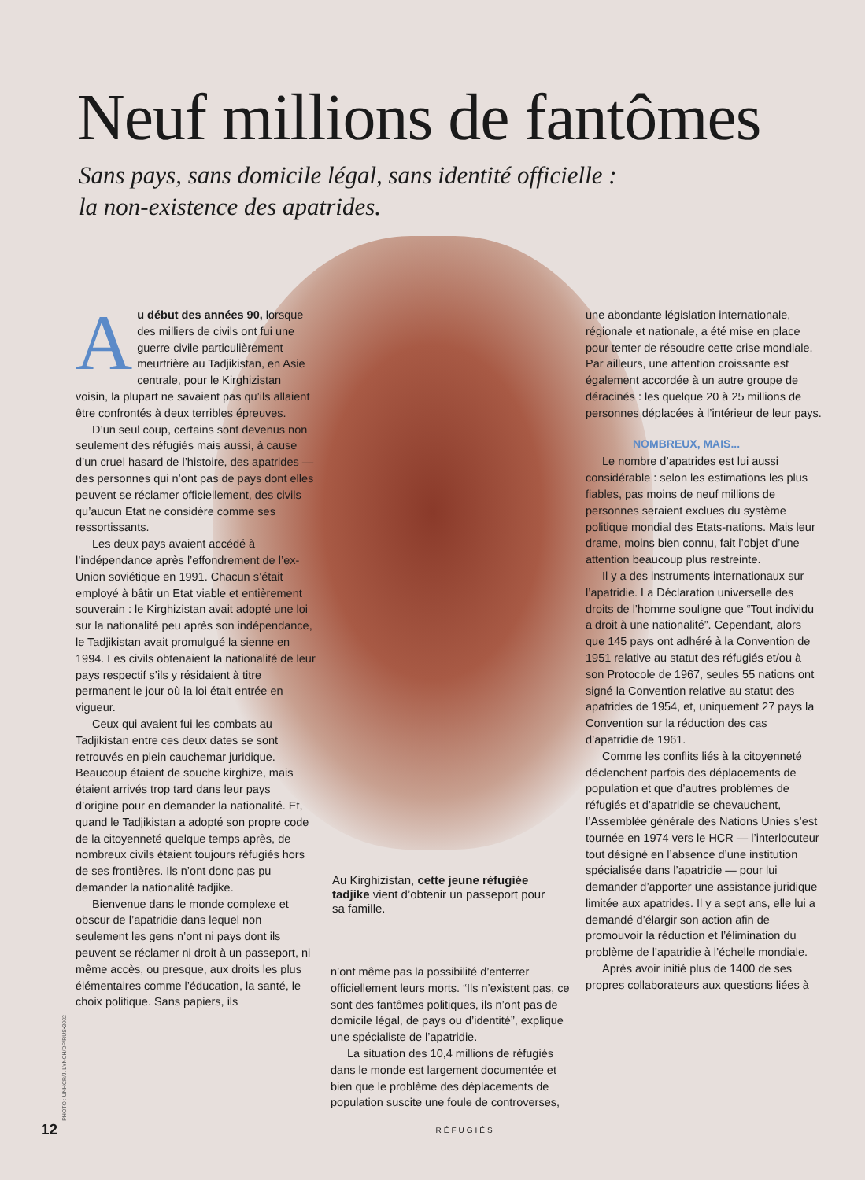Neuf millions de fantômes
Sans pays, sans domicile légal, sans identité officielle :
la non-existence des apatrides.
Au début des années 90, lorsque des milliers de civils ont fui une guerre civile particulièrement meurtrière au Tadjikistan, en Asie centrale, pour le Kirghizistan voisin, la plupart ne savaient pas qu’ils allaient être confrontés à deux terribles épreuves.
D’un seul coup, certains sont devenus non seulement des réfugiés mais aussi, à cause d’un cruel hasard de l’histoire, des apatrides — des personnes qui n’ont pas de pays dont elles peuvent se réclamer officiellement, des civils qu’aucun Etat ne considère comme ses ressortissants.
Les deux pays avaient accédé à l’indépendance après l’effondrement de l’ex-Union soviétique en 1991. Chacun s’était employé à bâtir un Etat viable et entièrement souverain : le Kirghizistan avait adopté une loi sur la nationalité peu après son indépendance, le Tadjikistan avait promulgué la sienne en 1994. Les civils obtenaient la nationalité de leur pays respectif s’ils y résidaient à titre permanent le jour où la loi était entrée en vigueur.
Ceux qui avaient fui les combats au Tadjikistan entre ces deux dates se sont retrouvés en plein cauchemar juridique. Beaucoup étaient de souche kirghize, mais étaient arrivés trop tard dans leur pays d’origine pour en demander la nationalité. Et, quand le Tadjikistan a adopté son propre code de la citoyenneté quelque temps après, de nombreux civils étaient toujours réfugiés hors de ses frontières. Ils n’ont donc pas pu demander la nationalité tadjike.
Bienvenue dans le monde complexe et obscur de l’apatridie dans lequel non seulement les gens n’ont ni pays dont ils peuvent se réclamer ni droit à un passeport, ni même accès, ou presque, aux droits les plus élémentaires comme l’éducation, la santé, le choix politique. Sans papiers, ils
PHOTO : UNHCR/J. LYNCH/DP/RUS•2002
Au Kirghizistan, cette jeune réfugiée tadjike vient d’obtenir un passeport pour sa famille.
n’ont même pas la possibilité d’enterrer officiellement leurs morts. “Ils n’existent pas, ce sont des fantômes politiques, ils n’ont pas de domicile légal, de pays ou d’identité”, explique une spécialiste de l’apatridie.
La situation des 10,4 millions de réfugiés dans le monde est largement documentée et bien que le problème des déplacements de population suscite une foule de controverses,
une abondante législation internationale, régionale et nationale, a été mise en place pour tenter de résoudre cette crise mondiale. Par ailleurs, une attention croissante est également accordée à un autre groupe de déracinés : les quelque 20 à 25 millions de personnes déplacées à l’intérieur de leur pays.
NOMBREUX, MAIS...
Le nombre d’apatrides est lui aussi considérable : selon les estimations les plus fiables, pas moins de neuf millions de personnes seraient exclues du système politique mondial des Etats-nations. Mais leur drame, moins bien connu, fait l’objet d’une attention beaucoup plus restreinte.
Il y a des instruments internationaux sur l’apatridie. La Déclaration universelle des droits de l’homme souligne que “Tout individu a droit à une nationalité”. Cependant, alors que 145 pays ont adhéré à la Convention de 1951 relative au statut des réfugiés et/ou à son Protocole de 1967, seules 55 nations ont signé la Convention relative au statut des apatrides de 1954, et, uniquement 27 pays la Convention sur la réduction des cas d’apatridie de 1961.
Comme les conflits liés à la citoyenneté déclenchent parfois des déplacements de population et que d’autres problèmes de réfugiés et d’apatridie se chevauchent, l’Assemblée générale des Nations Unies s’est tournée en 1974 vers le HCR — l’interlocuteur tout désigné en l’absence d’une institution spécialisée dans l’apatridie — pour lui demander d’apporter une assistance juridique limitée aux apatrides. Il y a sept ans, elle lui a demandé d’élargir son action afin de promouvoir la réduction et l’élimination du problème de l’apatridie à l’échelle mondiale.
Après avoir initié plus de 1400 de ses propres collaborateurs aux questions liées à
12 RÉFUGIÉS